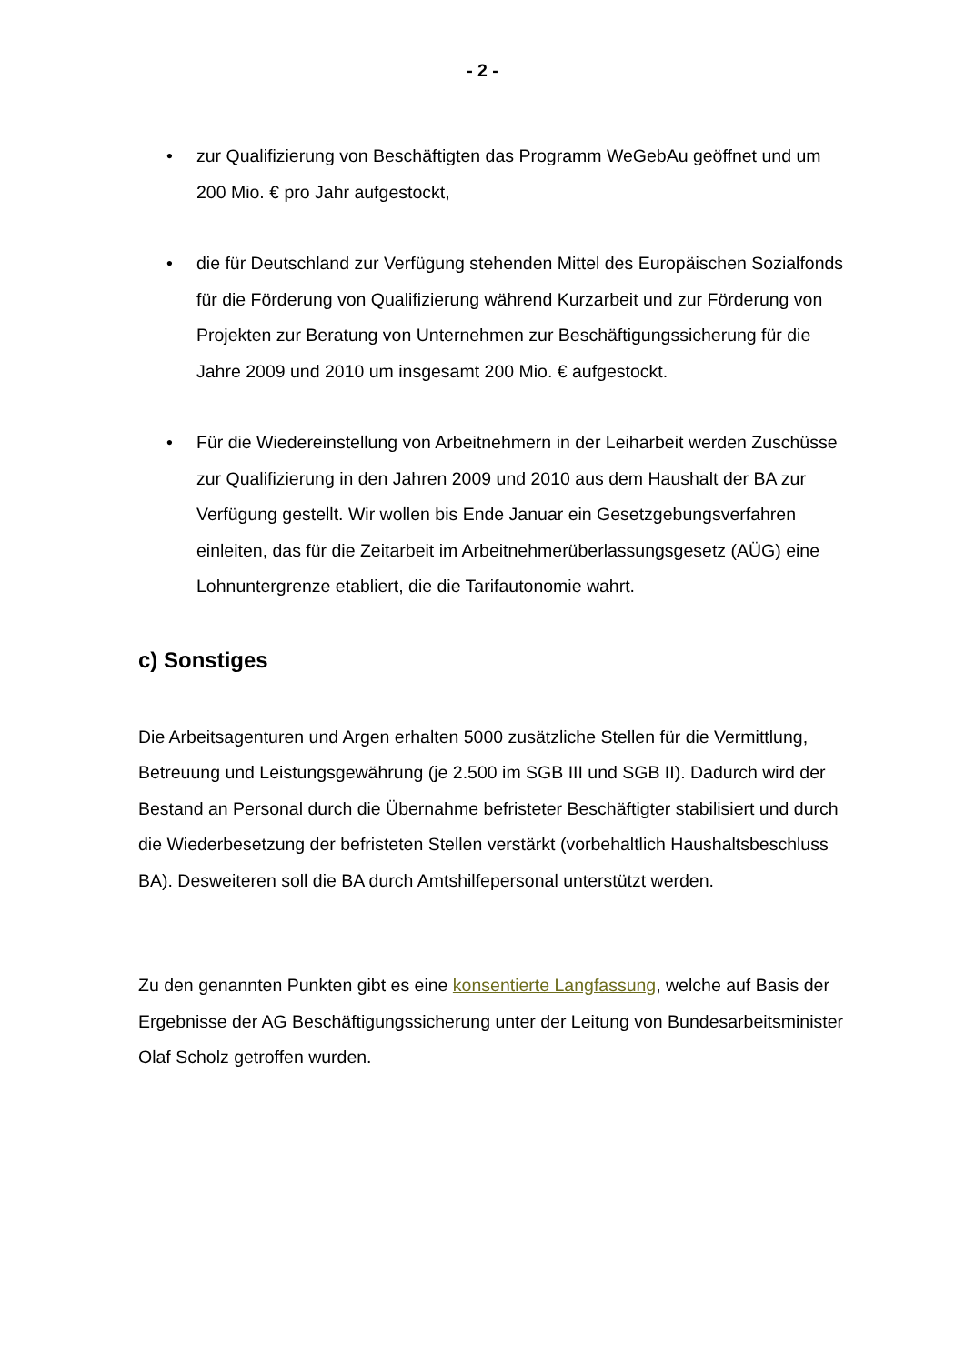- 2 -
• zur Qualifizierung von Beschäftigten das Programm WeGebAu geöffnet und um 200 Mio. € pro Jahr aufgestockt,
• die für Deutschland zur Verfügung stehenden Mittel des Europäischen Sozialfonds für die Förderung von Qualifizierung während Kurzarbeit und zur Förderung von Projekten zur Beratung von Unternehmen zur Beschäftigungssicherung für die Jahre 2009 und 2010 um insgesamt 200 Mio. € aufgestockt.
• Für die Wiedereinstellung von Arbeitnehmern in der Leiharbeit werden Zuschüsse zur Qualifizierung in den Jahren 2009 und 2010 aus dem Haushalt der BA zur Verfügung gestellt. Wir wollen bis Ende Januar ein Gesetzgebungsverfahren einleiten, das für die Zeitarbeit im Arbeitnehmerüberlassungsgesetz (AÜG) eine Lohnuntergrenze etabliert, die die Tarifautonomie wahrt.
c) Sonstiges
Die Arbeitsagenturen und Argen erhalten 5000 zusätzliche Stellen für die Vermittlung, Betreuung und Leistungsgewährung (je 2.500 im SGB III und SGB II). Dadurch wird der Bestand an Personal durch die Übernahme befristeter Beschäftigter stabilisiert und durch die Wiederbesetzung der befristeten Stellen verstärkt (vorbehaltlich Haushaltsbeschluss BA). Desweiteren soll die BA durch Amtshilfepersonal unterstützt werden.
Zu den genannten Punkten gibt es eine konsentierte Langfassung, welche auf Basis der Ergebnisse der AG Beschäftigungssicherung unter der Leitung von Bundesarbeitsminister Olaf Scholz getroffen wurden.